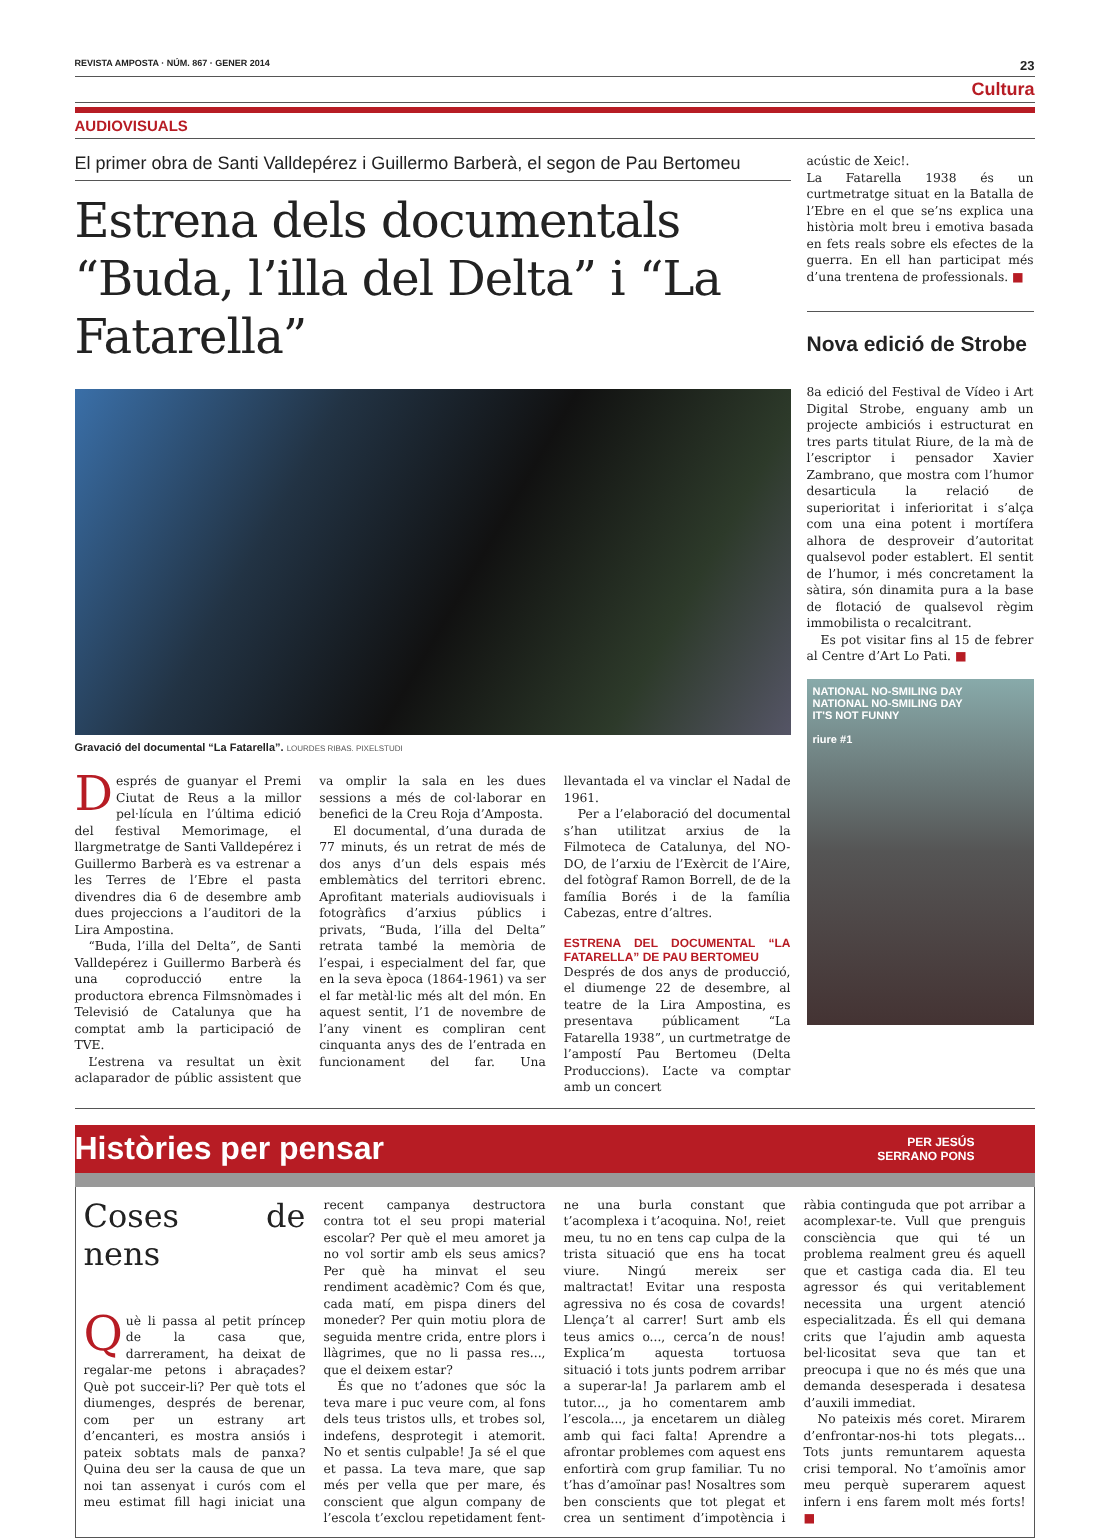REVISTA AMPOSTA · NÚM. 867 · GENER 2014 23
Cultura
AUDIOVISUALS
El primer obra de Santi Valldepérez i Guillermo Barberà, el segon de Pau Bertomeu
Estrena dels documentals “Buda, l’illa del Delta” i “La Fatarella”
Gravació del documental “La Fatarella”. LOURDES RIBAS. PIXELSTUDI
Després de guanyar el Premi Ciutat de Reus a la millor pel·lícula en l’última edició del festival Memorimage, el llargmetratge de Santi Valldepérez i Guillermo Barberà es va estrenar a les Terres de l’Ebre el pasta divendres dia 6 de desembre amb dues projeccions a l’auditori de la Lira Ampostina.
“Buda, l’illa del Delta”, de Santi Valldepérez i Guillermo Barberà és una coproducció entre la productora ebrenca Filmsnòmades i Televisió de Catalunya que ha comptat amb la participació de TVE.
L’estrena va resultat un èxit aclaparador de públic assistent que va omplir la sala en les dues sessions a més de col·laborar en benefici de la Creu Roja d’Amposta.
El documental, d’una durada de 77 minuts, és un retrat de més de dos anys d’un dels espais més emblemàtics del territori ebrenc. Aprofitant materials audiovisuals i fotogràfics d’arxius públics i privats, “Buda, l’illa del Delta” retrata també la memòria de l’espai, i especialment del far, que en la seva època (1864-1961) va ser el far metàl·lic més alt del món. En aquest sentit, l’1 de novembre de l’any vinent es compliran cent cinquanta anys des de l’entrada en funcionament del far. Una llevantada el va vinclar el Nadal de 1961.
Per a l’elaboració del documental s’han utilitzat arxius de la Filmoteca de Catalunya, del NO-DO, de l’arxiu de l’Exèrcit de l’Aire, del fotògraf Ramon Borrell, de de la família Borés i de la família Cabezas, entre d’altres.
ESTRENA DEL DOCUMENTAL “LA FATARELLA” DE PAU BERTOMEU
Després de dos anys de producció, el diumenge 22 de desembre, al teatre de la Lira Ampostina, es presentava públicament “La Fatarella 1938”, un curtmetratge de l’ampostí Pau Bertomeu (Delta Produccions). L’acte va comptar amb un concert
acústic de Xeic!.
La Fatarella 1938 és un curtmetratge situat en la Batalla de l’Ebre en el que se’ns explica una història molt breu i emotiva basada en fets reals sobre els efectes de la guerra. En ell han participat més d’una trentena de professionals. ■
Nova edició de Strobe
8a edició del Festival de Vídeo i Art Digital Strobe, enguany amb un projecte ambiciós i estructurat en tres parts titulat Riure, de la mà de l’escriptor i pensador Xavier Zambrano, que mostra com l’humor desarticula la relació de superioritat i inferioritat i s’alça com una eina potent i mortífera alhora de desproveir d’autoritat qualsevol poder establert. El sentit de l’humor, i més concretament la sàtira, són dinamita pura a la base de flotació de qualsevol règim immobilista o recalcitrant.
Es pot visitar fins al 15 de febrer al Centre d’Art Lo Pati. ■
NATIONAL NO-SMILING DAY
NATIONAL NO-SMILING DAY
IT'S NOT FUNNY
riure #1
Històries per pensar PER JESÚS
SERRANO PONS
Coses de nens
Què li passa al petit príncep de la casa que, darrerament, ha deixat de regalar-me petons i abraçades? Què pot succeir-li? Per què tots el diumenges, després de berenar, com per un estrany art d’encanteri, es mostra ansiós i pateix sobtats mals de panxa? Quina deu ser la causa de que un noi tan assenyat i curós com el meu estimat fill hagi iniciat una recent campanya destructora contra tot el seu propi material escolar? Per què el meu amoret ja no vol sortir amb els seus amics? Per què ha minvat el seu rendiment acadèmic? Com és que, cada matí, em pispa diners del moneder? Per quin motiu plora de seguida mentre crida, entre plors i llàgrimes, que no li passa res..., que el deixem estar?
És que no t’adones que sóc la teva mare i puc veure com, al fons dels teus tristos ulls, et trobes sol, indefens, desprotegit i atemorit. No et sentis culpable! Ja sé el que et passa. La teva mare, que sap més per vella que per mare, és conscient que algun company de l’escola t’exclou repetidament fent-ne una burla constant que t’acomplexa i t’acoquina. No!, reiet meu, tu no en tens cap culpa de la trista situació que ens ha tocat viure. Ningú mereix ser maltractat! Evitar una resposta agressiva no és cosa de covards! Llença’t al carrer! Surt amb els teus amics o..., cerca’n de nous! Explica’m aquesta tortuosa situació i tots junts podrem arribar a superar-la! Ja parlarem amb el tutor..., ja ho comentarem amb l’escola..., ja encetarem un diàleg amb qui faci falta! Aprendre a afrontar problemes com aquest ens enfortirà com grup familiar. Tu no t’has d’amoïnar pas! Nosaltres som ben conscients que tot plegat et crea un sentiment d’impotència i ràbia continguda que pot arribar a acomplexar-te. Vull que prenguis consciència que qui té un problema realment greu és aquell que et castiga cada dia. El teu agressor és qui veritablement necessita una urgent atenció especialitzada. És ell qui demana crits que l’ajudin amb aquesta bel·licositat seva que tan et preocupa i que no és més que una demanda desesperada i desatesa d’auxili immediat.
No pateixis més coret. Mirarem d’enfrontar-nos-hi tots plegats... Tots junts remuntarem aquesta crisi temporal. No t’amoïnis amor meu perquè superarem aquest infern i ens farem molt més forts! ■